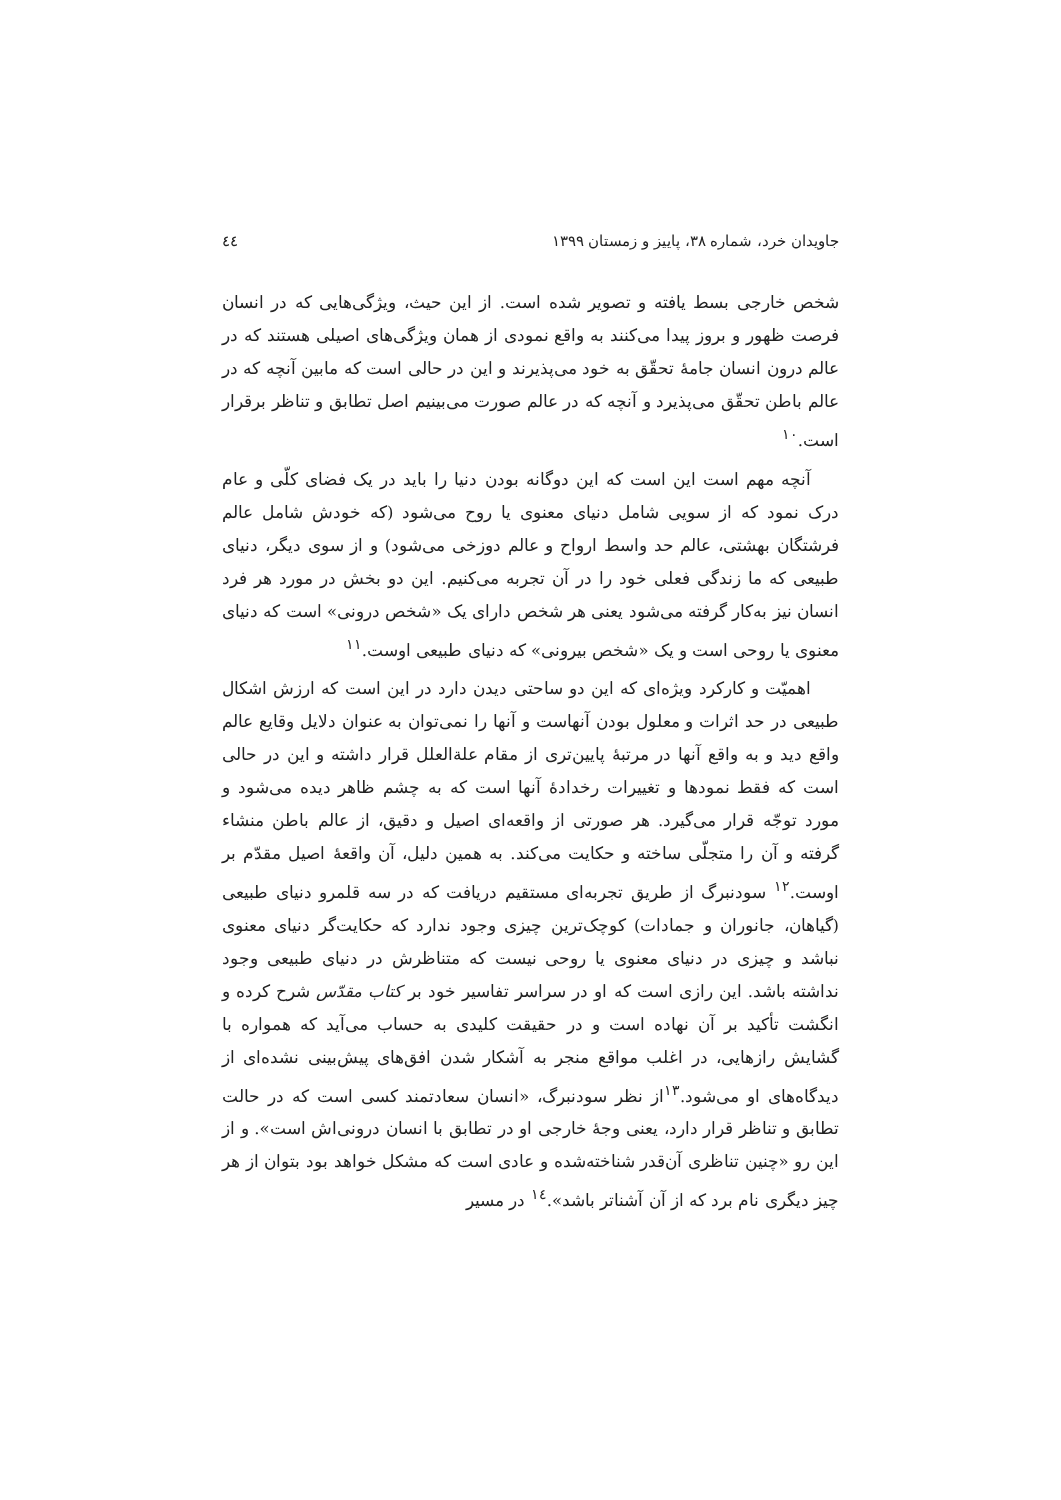جاویدان خرد، شماره ۳۸، پاییز و زمستان ۱۳۹۹ ٤٤
شخص خارجی بسط یافته و تصویر شده است. از این حیث، ویژگی‌هایی که در انسان فرصت ظهور و بروز پیدا می‌کنند به واقع نمودی از همان ویژگی‌های اصیلی هستند که در عالم درون انسان جامهٔ تحقّق به خود می‌پذیرند و این در حالی است که مابین آنچه که در عالم باطن تحقّق می‌پذیرد و آنچه که در عالم صورت می‌بینیم اصل تطابق و تناظر برقرار است.<sup>۱۰</sup>
آنچه مهم است این است که این دوگانه بودن دنیا را باید در یک فضای کلّی و عام درک نمود که از سویی شامل دنیای معنوی یا روح می‌شود (که خودش شامل عالم فرشتگان بهشتی، عالم حد واسط ارواح و عالم دوزخی می‌شود) و از سوی دیگر، دنیای طبیعی که ما زندگی فعلی خود را در آن تجربه می‌کنیم. این دو بخش در مورد هر فرد انسان نیز به‌کار گرفته می‌شود یعنی هر شخص دارای یک «شخص درونی» است که دنیای معنوی یا روحی است و یک «شخص بیرونی» که دنیای طبیعی اوست.<sup>۱۱</sup>
اهمیّت و کارکرد ویژه‌ای که این دو ساحتی دیدن دارد در این است که ارزش اشکال طبیعی در حد اثرات و معلول بودن آنهاست و آنها را نمی‌توان به عنوان دلایل وقایع عالم واقع دید و به واقع آنها در مرتبهٔ پایین‌تری از مقام علةالعلل قرار داشته و این در حالی است که فقط نمودها و تغییرات رخدادهٔ آنها است که به چشم ظاهر دیده می‌شود و مورد توجّه قرار می‌گیرد. هر صورتی از واقعه‌ای اصیل و دقیق، از عالم باطن منشاء گرفته و آن را متجلّی ساخته و حکایت می‌کند. به همین دلیل، آن واقعهٔ اصیل مقدّم بر اوست.<sup>۱۲</sup> سودنبرگ از طریق تجربه‌ای مستقیم دریافت که در سه قلمرو دنیای طبیعی (گیاهان، جانوران و جمادات) کوچک‌ترین چیزی وجود ندارد که حکایت‌گر دنیای معنوی نباشد و چیزی در دنیای معنوی یا روحی نیست که متناظرش در دنیای طبیعی وجود نداشته باشد. این رازی است که او در سراسر تفاسیر خود بر کتاب مقدّس شرح کرده و انگشت تأکید بر آن نهاده است و در حقیقت کلیدی به حساب می‌آید که همواره با گشایش رازهایی، در اغلب مواقع منجر به آشکار شدن افق‌های پیش‌بینی نشده‌ای از دیدگاه‌های او می‌شود.<sup>۱۳</sup>از نظر سودنبرگ، «انسان سعادتمند کسی است که در حالت تطابق و تناظر قرار دارد، یعنی وجهٔ خارجی او در تطابق با انسان درونی‌اش است». و از این رو «چنین تناظری آن‌قدر شناخته‌شده و عادی است که مشکل خواهد بود بتوان از هر چیز دیگری نام برد که از آن آشناتر باشد».<sup>۱٤</sup> در مسیر